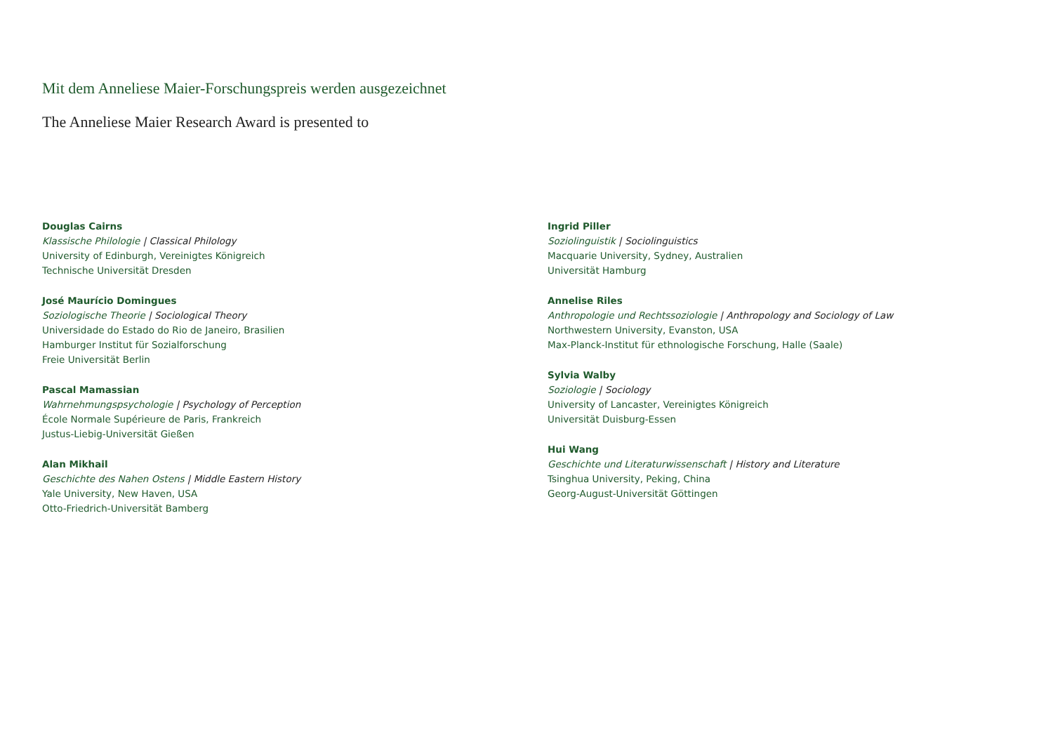Mit dem Anneliese Maier-Forschungspreis werden ausgezeichnet
The Anneliese Maier Research Award is presented to
Douglas Cairns
Klassische Philologie | Classical Philology
University of Edinburgh, Vereinigtes Königreich
Technische Universität Dresden
José Maurício Domingues
Soziologische Theorie | Sociological Theory
Universidade do Estado do Rio de Janeiro, Brasilien
Hamburger Institut für Sozialforschung
Freie Universität Berlin
Pascal Mamassian
Wahrnehmungspsychologie | Psychology of Perception
École Normale Supérieure de Paris, Frankreich
Justus-Liebig-Universität Gießen
Alan Mikhail
Geschichte des Nahen Ostens | Middle Eastern History
Yale University, New Haven, USA
Otto-Friedrich-Universität Bamberg
Ingrid Piller
Soziolinguistik | Sociolinguistics
Macquarie University, Sydney, Australien
Universität Hamburg
Annelise Riles
Anthropologie und Rechtssoziologie | Anthropology and Sociology of Law
Northwestern University, Evanston, USA
Max-Planck-Institut für ethnologische Forschung, Halle (Saale)
Sylvia Walby
Soziologie | Sociology
University of Lancaster, Vereinigtes Königreich
Universität Duisburg-Essen
Hui Wang
Geschichte und Literaturwissenschaft | History and Literature
Tsinghua University, Peking, China
Georg-August-Universität Göttingen